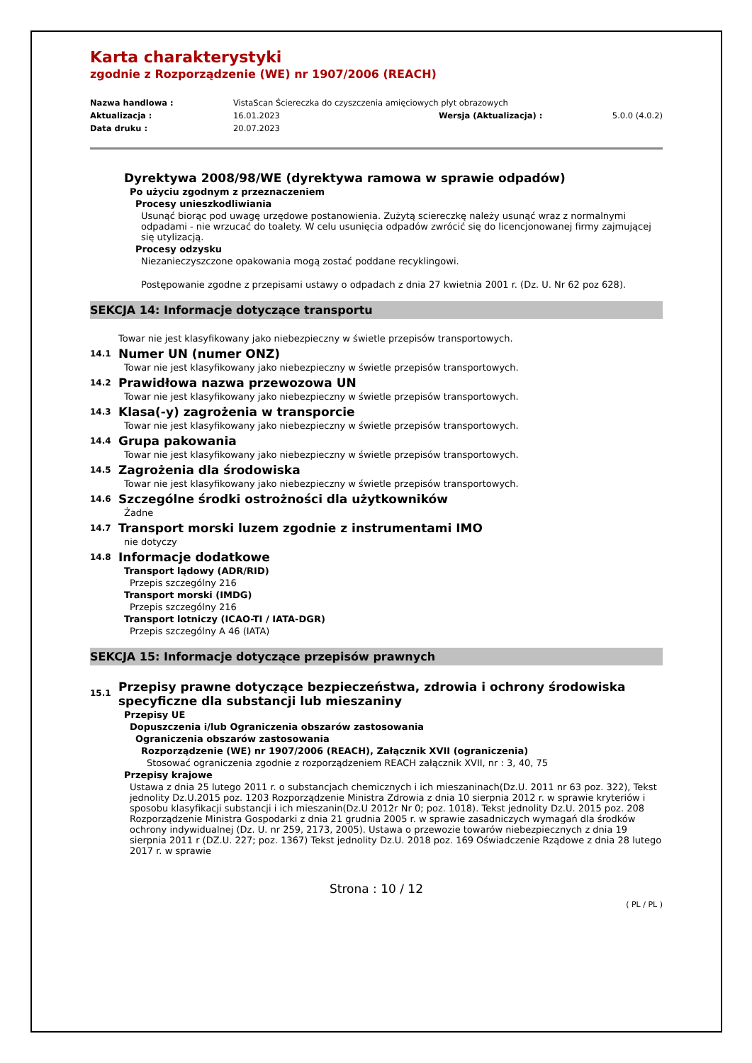Karta charakterystyki
zgodnie z Rozporządzenie (WE) nr 1907/2006 (REACH)
Nazwa handlowa : VistaScan Ściereczka do czyszczenia amięciowych płyt obrazowych Aktualizacja : 16.01.2023 Wersja (Aktualizacja) : 5.0.0 (4.0.2) Data druku : 20.07.2023
Dyrektywa 2008/98/WE (dyrektywa ramowa w sprawie odpadów)
Po użyciu zgodnym z przeznaczeniem
Procesy unieszkodliwiania
Usunąć biorąc pod uwagę urzędowe postanowienia. Zużytą sciereczkę należy usunąć wraz z normalnymi odpadami - nie wrzucać do toalety. W celu usunięcia odpadów zwrócić się do licencjonowanej firmy zajmującej się utylizacją.
Procesy odzysku
Niezanieczyszczone opakowania mogą zostać poddane recyklingowi.
Postępowanie zgodne z przepisami ustawy o odpadach z dnia 27 kwietnia 2001 r. (Dz. U. Nr 62 poz 628).
SEKCJA 14: Informacje dotyczące transportu
Towar nie jest klasyfikowany jako niebezpieczny w świetle przepisów transportowych.
14.1 Numer UN (numer ONZ)
Towar nie jest klasyfikowany jako niebezpieczny w świetle przepisów transportowych.
14.2 Prawidłowa nazwa przewozowa UN
Towar nie jest klasyfikowany jako niebezpieczny w świetle przepisów transportowych.
14.3 Klasa(-y) zagrożenia w transporcie
Towar nie jest klasyfikowany jako niebezpieczny w świetle przepisów transportowych.
14.4 Grupa pakowania
Towar nie jest klasyfikowany jako niebezpieczny w świetle przepisów transportowych.
14.5 Zagrożenia dla środowiska
Towar nie jest klasyfikowany jako niebezpieczny w świetle przepisów transportowych.
14.6 Szczególne środki ostrożności dla użytkowników
Żadne
14.7 Transport morski luzem zgodnie z instrumentami IMO
nie dotyczy
14.8 Informacje dodatkowe
Transport lądowy (ADR/RID)
Przepis szczególny 216
Transport morski (IMDG)
Przepis szczególny 216
Transport lotniczy (ICAO-TI / IATA-DGR)
Przepis szczególny A 46 (IATA)
SEKCJA 15: Informacje dotyczące przepisów prawnych
15.1 Przepisy prawne dotyczące bezpieczeństwa, zdrowia i ochrony środowiska
specyficzne dla substancji lub mieszaniny
Przepisy UE
Dopuszczenia i/lub Ograniczenia obszarów zastosowania
Ograniczenia obszarów zastosowania
Rozporządzenie (WE) nr 1907/2006 (REACH), Załącznik XVII (ograniczenia)
Stosować ograniczenia zgodnie z rozporządzeniem REACH załącznik XVII, nr : 3, 40, 75
Przepisy krajowe
Ustawa z dnia 25 lutego 2011 r. o substancjach chemicznych i ich mieszaninach(Dz.U. 2011 nr 63 poz. 322), Tekst jednolity Dz.U.2015 poz. 1203 Rozporządzenie Ministra Zdrowia z dnia 10 sierpnia 2012 r. w sprawie kryteriów i sposobu klasyfikacji substancji i ich mieszanin(Dz.U 2012r Nr 0; poz. 1018). Tekst jednolity Dz.U. 2015 poz. 208 Rozporządzenie Ministra Gospodarki z dnia 21 grudnia 2005 r. w sprawie zasadniczych wymagań dla środków ochrony indywidualnej (Dz. U. nr 259, 2173, 2005). Ustawa o przewozie towarów niebezpiecznych z dnia 19 sierpnia 2011 r (DZ.U. 227; poz. 1367) Tekst jednolity Dz.U. 2018 poz. 169 Oświadczenie Rządowe z dnia 28 lutego 2017 r. w sprawie
Strona : 10 / 12
( PL / PL )